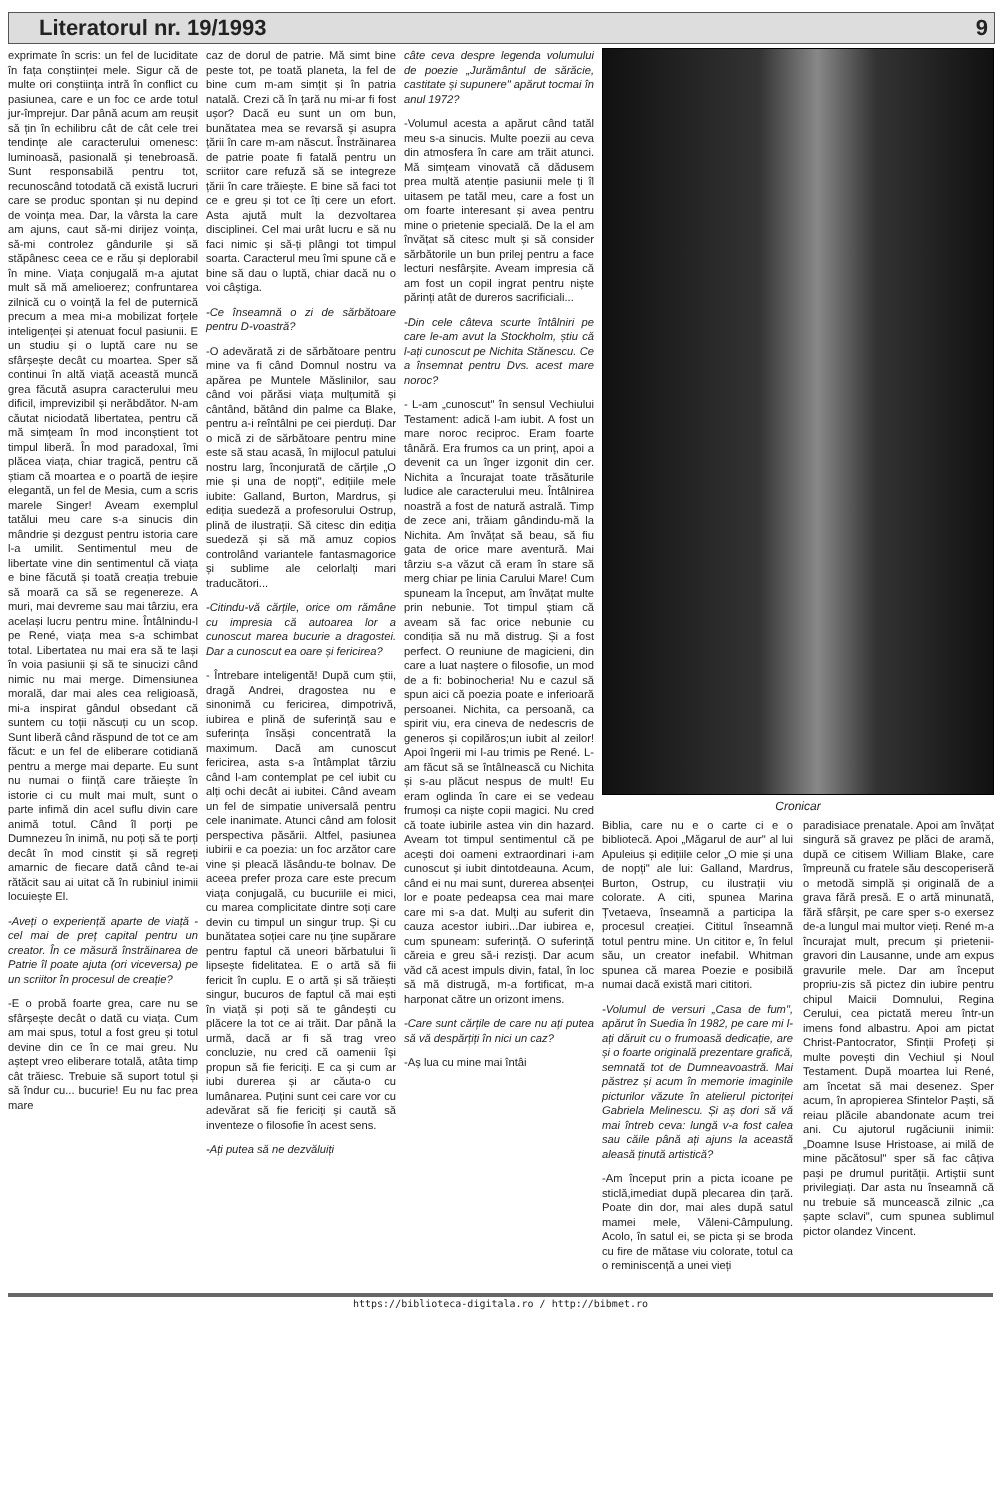Literatorul nr. 19/1993 9
exprimate în scris: un fel de luciditate în fața conștiinței mele. Sigur că de multe ori conștiința intră în conflict cu pasiunea, care e un foc ce arde totul jur-împrejur. Dar până acum am reușit să țin în echilibru cât de cât cele trei tendințe ale caracterului omenesc: luminoasă, pasională și tenebroasă. Sunt responsabilă pentru tot, recunoscând totodată că există lucruri care se produc spontan și nu depind de voința mea. Dar, la vârsta la care am ajuns, caut să-mi dirijez voința, să-mi controlez gândurile și să stăpânesc ceea ce e rău și deplorabil în mine. Viața conjugală m-a ajutat mult să mă amelioerez; confruntarea zilnică cu o voință la fel de puternică precum a mea mi-a mobilizat forțele inteligenței și atenuat focul pasiunii. E un studiu și o luptă care nu se sfârșește decât cu moartea. Sper să continui în altă viață această muncă grea făcută asupra caracterului meu dificil, imprevizibil și nerăbdător. N-am căutat niciodată libertatea, pentru că mă simțeam în mod inconștient tot timpul liberă. În mod paradoxal, îmi plăcea viața, chiar tragică, pentru că știam că moartea e o poartă de ieșire elegantă, un fel de Mesia, cum a scris marele Singer! Aveam exemplul tatălui meu care s-a sinucis din mândrie și dezgust pentru istoria care l-a umilit. Sentimentul meu de libertate vine din sentimentul că viața e bine făcută și toată creația trebuie să moară ca să se regenereze. A muri, mai devreme sau mai târziu, era același lucru pentru mine. Întâlnindu-l pe René, viața mea s-a schimbat total. Libertatea nu mai era să te lași în voia pasiunii și să te sinucizi când nimic nu mai merge. Dimensiunea morală, dar mai ales cea religioasă, mi-a inspirat gândul obsedant că suntem cu toții născuți cu un scop. Sunt liberă când răspund de tot ce am făcut: e un fel de eliberare cotidiană pentru a merge mai departe. Eu sunt nu numai o ființă care trăiește în istorie ci cu mult mai mult, sunt o parte infimă din acel suflu divin care animă totul. Când îl porți pe Dumnezeu în inimă, nu poți să te porți decât în mod cinstit și să regreți amarnic de fiecare dată când te-ai rătăcit sau ai uitat că în rubiniul inimii locuiește El.
-Aveți o experiență aparte de viață - cel mai de preț capital pentru un creator. În ce măsură înstrăinarea de Patrie îl poate ajuta (ori viceversa) pe un scriitor în procesul de creație?
-E o probă foarte grea, care nu se sfârșește decât o dată cu viața. Cum am mai spus, totul a fost greu și totul devine din ce în ce mai greu. Nu aștept vreo eliberare totală, atâta timp cât trăiesc. Trebuie să suport totul și să îndur cu... bucurie! Eu nu fac prea mare
caz de dorul de patrie. Mă simt bine peste tot, pe toată planeta, la fel de bine cum m-am simțit și în patria natală. Crezi că în țară nu mi-ar fi fost ușor? Dacă eu sunt un om bun, bunătatea mea se revarsă și asupra țării în care m-am născut. Înstrăinarea de patrie poate fi fatală pentru un scriitor care refuză să se integreze țării în care trăiește. E bine să faci tot ce e greu și tot ce îți cere un efort. Asta ajută mult la dezvoltarea disciplinei. Cel mai urât lucru e să nu faci nimic și să-ți plângi tot timpul soarta. Caracterul meu îmi spune că e bine să dau o luptă, chiar dacă nu o voi câștiga.
-Ce înseamnă o zi de sărbătoare pentru D-voastră?
-O adevărată zi de sărbătoare pentru mine va fi când Domnul nostru va apărea pe Muntele Măslinilor, sau când voi părăsi viața mulțumită și cântând, bătând din palme ca Blake, pentru a-i reîntâlni pe cei pierduți. Dar o mică zi de sărbătoare pentru mine este să stau acasă, în mijlocul patului nostru larg, înconjurată de cărțile „O mie și una de nopți", edițiile mele iubite: Galland, Burton, Mardrus, și ediția suedeză a profesorului Ostrup, plină de ilustrații. Să citesc din ediția suedeză și să mă amuz copios controlând variantele fantasmagorice și sublime ale celorlalți mari traducători...
-Citindu-vă cărțile, orice om rămâne cu impresia că autoarea lor a cunoscut marea bucurie a dragostei. Dar a cunoscut ea oare și fericirea?
- Întrebare inteligentă! După cum știi, dragă Andrei, dragostea nu e sinonimă cu fericirea, dimpotrivă, iubirea e plină de suferință sau e suferința însăși concentrată la maximum. Dacă am cunoscut fericirea, asta s-a întâmplat târziu când l-am contemplat pe cel iubit cu alți ochi decât ai iubitei. Când aveam un fel de simpatie universală pentru cele inanimate. Atunci când am folosit perspectiva păsării. Altfel, pasiunea iubirii e ca poezia: un foc arzător care vine și pleacă lăsându-te bolnav. De aceea prefer proza care este precum viața conjugală, cu bucuriile ei mici, cu marea complicitate dintre soți care devin cu timpul un singur trup. Și cu bunătatea soției care nu ține supărare pentru faptul că uneori bărbatului îi lipsește fidelitatea. E o artă să fii fericit în cuplu. E o artă și să trăiești singur, bucuros de faptul că mai ești în viață și poți să te gândești cu plăcere la tot ce ai trăit. Dar până la urmă, dacă ar fi să trag vreo concluzie, nu cred că oamenii își propun să fie fericiți. E ca și cum ar iubi durerea și ar căuta-o cu lumânarea. Puțini sunt cei care vor cu adevărat să fie fericiți și caută să inventeze o filosofie în acest sens.
-Ați putea să ne dezvăluiți
câte ceva despre legenda volumului de poezie „Jurământul de sărăcie, castitate și supunere" apărut tocmai în anul 1972?
-Volumul acesta a apărut când tatăl meu s-a sinucis. Multe poezii au ceva din atmosfera în care am trăit atunci. Mă simțeam vinovată că dădusem prea multă atenție pasiunii mele ți îl uitasem pe tatăl meu, care a fost un om foarte interesant și avea pentru mine o prietenie specială. De la el am învățat să citesc mult și să consider sărbătorile un bun prilej pentru a face lecturi nesfârșite. Aveam impresia că am fost un copil ingrat pentru niște părinți atât de dureros sacrificiali...
-Din cele câteva scurte întâlniri pe care le-am avut la Stockholm, știu că l-ați cunoscut pe Nichita Stănescu. Ce a însemnat pentru Dvs. acest mare noroc?
- L-am „cunoscut" în sensul Vechiului Testament: adică l-am iubit. A fost un mare noroc reciproc. Eram foarte tânără. Era frumos ca un prinț, apoi a devenit ca un înger izgonit din cer. Nichita a încurajat toate trăsăturile ludice ale caracterului meu. Întâlnirea noastră a fost de natură astrală. Timp de zece ani, trăiam gândindu-mă la Nichita. Am învățat să beau, să fiu gata de orice mare aventură. Mai târziu s-a văzut că eram în stare să merg chiar pe linia Carului Mare! Cum spuneam la început, am învățat multe prin nebunie. Tot timpul știam că aveam să fac orice nebunie cu condiția să nu mă distrug. Și a fost perfect. O reuniune de magicieni, din care a luat naștere o filosofie, un mod de a fi: bobinocheria! Nu e cazul să spun aici că poezia poate e inferioară persoanei. Nichita, ca persoană, ca spirit viu, era cineva de nedescris de generos și copilăros;un iubit al zeilor! Apoi îngerii mi l-au trimis pe René. L-am făcut să se întâlnească cu Nichita și s-au plăcut nespus de mult! Eu eram oglinda în care ei se vedeau frumoși ca niște copii magici. Nu cred că toate iubirile astea vin din hazard. Aveam tot timpul sentimentul că pe acești doi oameni extraordinari i-am cunoscut și iubit dintotdeauna. Acum, când ei nu mai sunt, durerea absenței lor e poate pedeapsa cea mai mare care mi s-a dat. Mulți au suferit din cauza acestor iubiri...Dar iubirea e, cum spuneam: suferință. O suferință căreia e greu să-i rezisți. Dar acum văd că acest impuls divin, fatal, în loc să mă distrugă, m-a fortificat, m-a harponat către un orizont imens.
-Care sunt cărțile de care nu ați putea să vă despărțiți în nici un caz?
-Aș lua cu mine mai întâi
Cronicar
Biblia, care nu e o carte ci e o bibliotecă. Apoi „Măgarul de aur" al lui Apuleius și edițiile celor „O mie și una de nopți" ale lui: Galland, Mardrus, Burton, Ostrup, cu ilustrații viu colorate. A citi, spunea Marina Țvetaeva, înseamnă a participa la procesul creației. Cititul înseamnă totul pentru mine. Un cititor e, în felul său, un creator inefabil. Whitman spunea că marea Poezie e posibilă numai dacă există mari cititori.
-Volumul de versuri „Casa de fum", apărut în Suedia în 1982, pe care mi l-ați dăruit cu o frumoasă dedicație, are și o foarte originală prezentare grafică, semnată tot de Dumneavoastră. Mai păstrez și acum în memorie imaginile picturilor văzute în atelierul pictoriței Gabriela Melinescu. Și aș dori să vă mai întreb ceva: lungă v-a fost calea sau căile până ați ajuns la această aleasă ținută artistică?
-Am început prin a picta icoane pe sticlă,imediat după plecarea din țară. Poate din dor, mai ales după satul mamei mele, Văleni-Câmpulung. Acolo, în satul ei, se picta și se broda cu fire de mătase viu colorate, totul ca o reminiscență a unei vieți
paradisiace prenatale. Apoi am învățat singură să gravez pe plăci de aramă, după ce citisem William Blake, care împreună cu fratele său descoperiseră o metodă simplă și originală de a grava fără presă. E o artă minunată, fără sfârșit, pe care sper s-o exersez de-a lungul mai multor vieți. René m-a încurajat mult, precum și prietenii-gravori din Lausanne, unde am expus gravurile mele. Dar am început propriu-zis să pictez din iubire pentru chipul Maicii Domnului, Regina Cerului, cea pictată mereu într-un imens fond albastru. Apoi am pictat Christ-Pantocrator, Sfinții Profeți și multe povești din Vechiul și Noul Testament. După moartea lui René, am încetat să mai desenez. Sper acum, în apropierea Sfintelor Paști, să reiau plăcile abandonate acum trei ani. Cu ajutorul rugăciunii inimii:„Doamne Isuse Hristoase, ai milă de mine păcătosul" sper să fac câțiva pași pe drumul purității. Artiștii sunt privilegiați. Dar asta nu înseamnă că nu trebuie să muncească zilnic „ca șapte sclavi", cum spunea sublimul pictor olandez Vincent.
https://biblioteca-digitala.ro / http://bibmet.ro